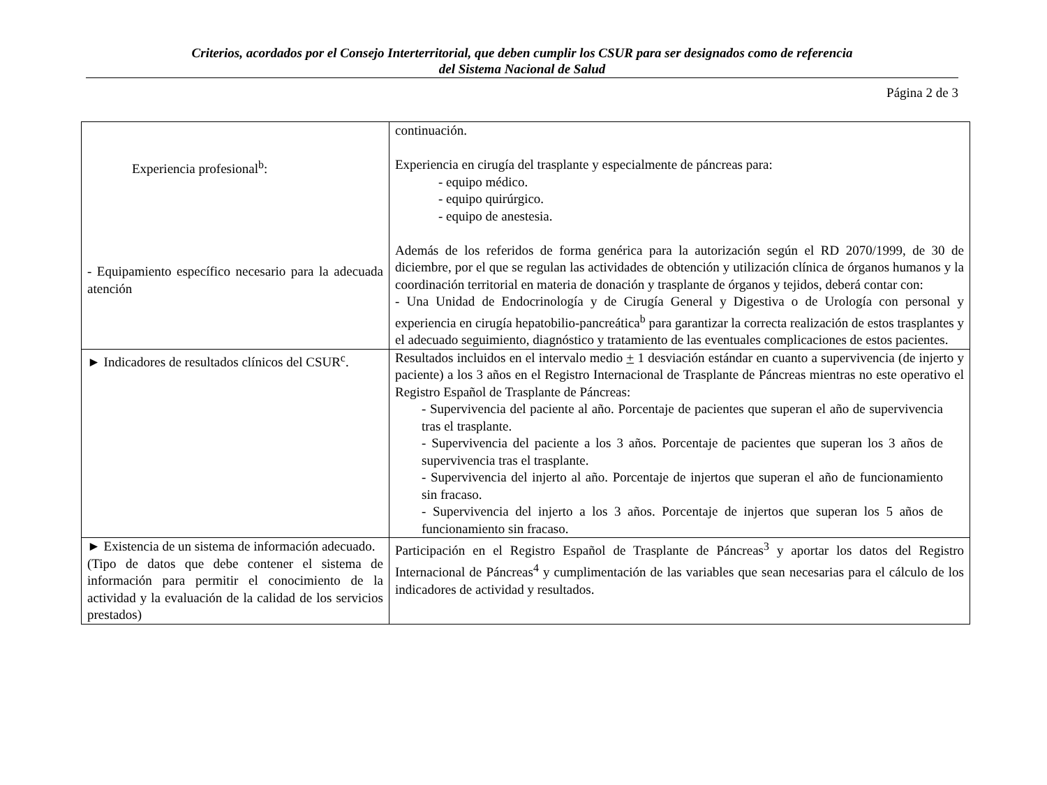Criterios, acordados por el Consejo Interterritorial, que deben cumplir los CSUR para ser designados como de referencia
del Sistema Nacional de Salud
Página 2 de 3
| Experiencia profesional<sup>b</sup>: - Equipamiento específico necesario para la adecuada atención | continuación. Experiencia en cirugía del trasplante y especialmente de páncreas para: - equipo médico. - equipo quirúrgico. - equipo de anestesia. Además de los referidos de forma genérica para la autorización según el RD 2070/1999, de 30 de diciembre, por el que se regulan las actividades de obtención y utilización clínica de órganos humanos y la coordinación territorial en materia de donación y trasplante de órganos y tejidos, deberá contar con: - Una Unidad de Endocrinología y de Cirugía General y Digestiva o de Urología con personal y experiencia en cirugía hepatobilio-pancreática<sup>b</sup> para garantizar la correcta realización de estos trasplantes y el adecuado seguimiento, diagnóstico y tratamiento de las eventuales complicaciones de estos pacientes. |
| ► Indicadores de resultados clínicos del CSUR<sup>c</sup>. | Resultados incluidos en el intervalo medio + 1 desviación estándar en cuanto a supervivencia (de injerto y paciente) a los 3 años en el Registro Internacional de Trasplante de Páncreas mientras no este operativo el Registro Español de Trasplante de Páncreas: - Supervivencia del paciente al año. Porcentaje de pacientes que superan el año de supervivencia tras el trasplante. - Supervivencia del paciente a los 3 años. Porcentaje de pacientes que superan los 3 años de supervivencia tras el trasplante. - Supervivencia del injerto al año. Porcentaje de injertos que superan el año de funcionamiento sin fracaso. - Supervivencia del injerto a los 3 años. Porcentaje de injertos que superan los 5 años de funcionamiento sin fracaso. |
| ► Existencia de un sistema de información adecuado. (Tipo de datos que debe contener el sistema de información para permitir el conocimiento de la actividad y la evaluación de la calidad de los servicios prestados) | Participación en el Registro Español de Trasplante de Páncreas<sup>3</sup> y aportar los datos del Registro Internacional de Páncreas<sup>4</sup> y cumplimentación de las variables que sean necesarias para el cálculo de los indicadores de actividad y resultados. |